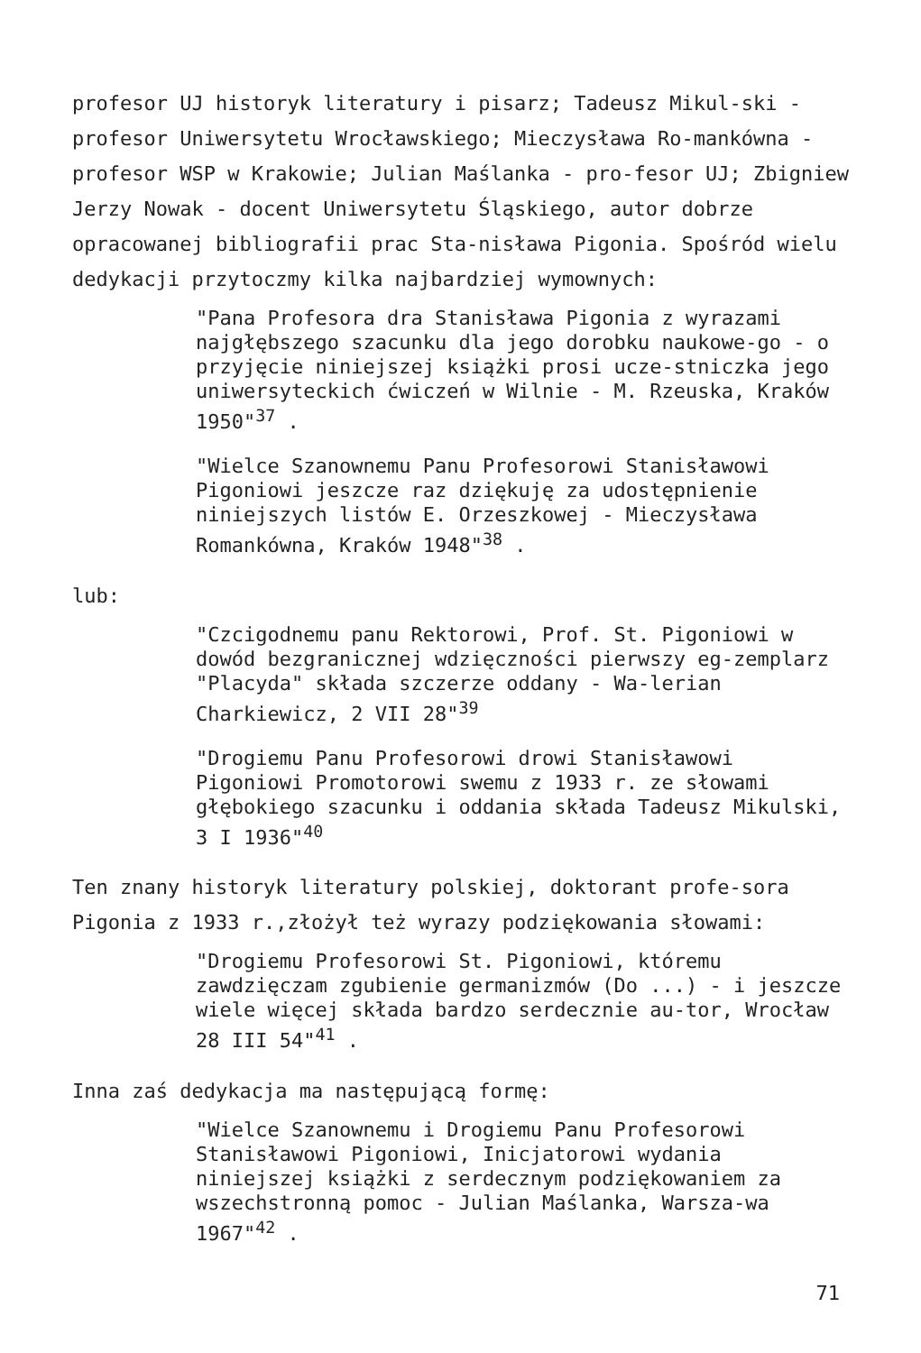profesor UJ historyk literatury i pisarz; Tadeusz Mikul-ski - profesor Uniwersytetu Wrocławskiego; Mieczysława Ro-mankówna - profesor WSP w Krakowie; Julian Maślanka - pro-fesor UJ; Zbigniew Jerzy Nowak - docent Uniwersytetu Śląskiego, autor dobrze opracowanej bibliografii prac Sta-nisława Pigonia. Spośród wielu dedykacji przytoczmy kilka najbardziej wymownych:
"Pana Profesora dra Stanisława Pigonia z wyrazami najgłębszego szacunku dla jego dorobku naukowe-go - o przyjęcie niniejszej książki prosi ucze-stniczka jego uniwersyteckich ćwiczeń w Wilnie - M. Rzeuska, Kraków 1950"<sup>37</sup> .
"Wielce Szanownemu Panu Profesorowi Stanisławowi Pigoniowi jeszcze raz dziękuję za udostępnienie niniejszych listów E. Orzeszkowej - Mieczysława Romankówna, Kraków 1948"<sup>38</sup> .
lub:
"Czcigodnemu panu Rektorowi, Prof. St. Pigoniowi w dowód bezgranicznej wdzięczności pierwszy eg-zemplarz "Placyda" składa szczerze oddany - Wa-lerian Charkiewicz, 2 VII 28"<sup>39</sup>
"Drogiemu Panu Profesorowi drowi Stanisławowi Pigoniowi Promotorowi swemu z 1933 r. ze słowami głębokiego szacunku i oddania składa Tadeusz Mikulski, 3 I 1936"<sup>40</sup>
Ten znany historyk literatury polskiej, doktorant profe-sora Pigonia z 1933 r.,złożył też wyrazy podziękowania słowami:
"Drogiemu Profesorowi St. Pigoniowi, któremu zawdzięczam zgubienie germanizmów (Do ...) - i jeszcze wiele więcej składa bardzo serdecznie au-tor, Wrocław 28 III 54"<sup>41</sup> .
Inna zaś dedykacja ma następującą formę:
"Wielce Szanownemu i Drogiemu Panu Profesorowi Stanisławowi Pigoniowi, Inicjatorowi wydania niniejszej książki z serdecznym podziękowaniem za wszechstronną pomoc - Julian Maślanka, Warsza-wa 1967"<sup>42</sup> .
71